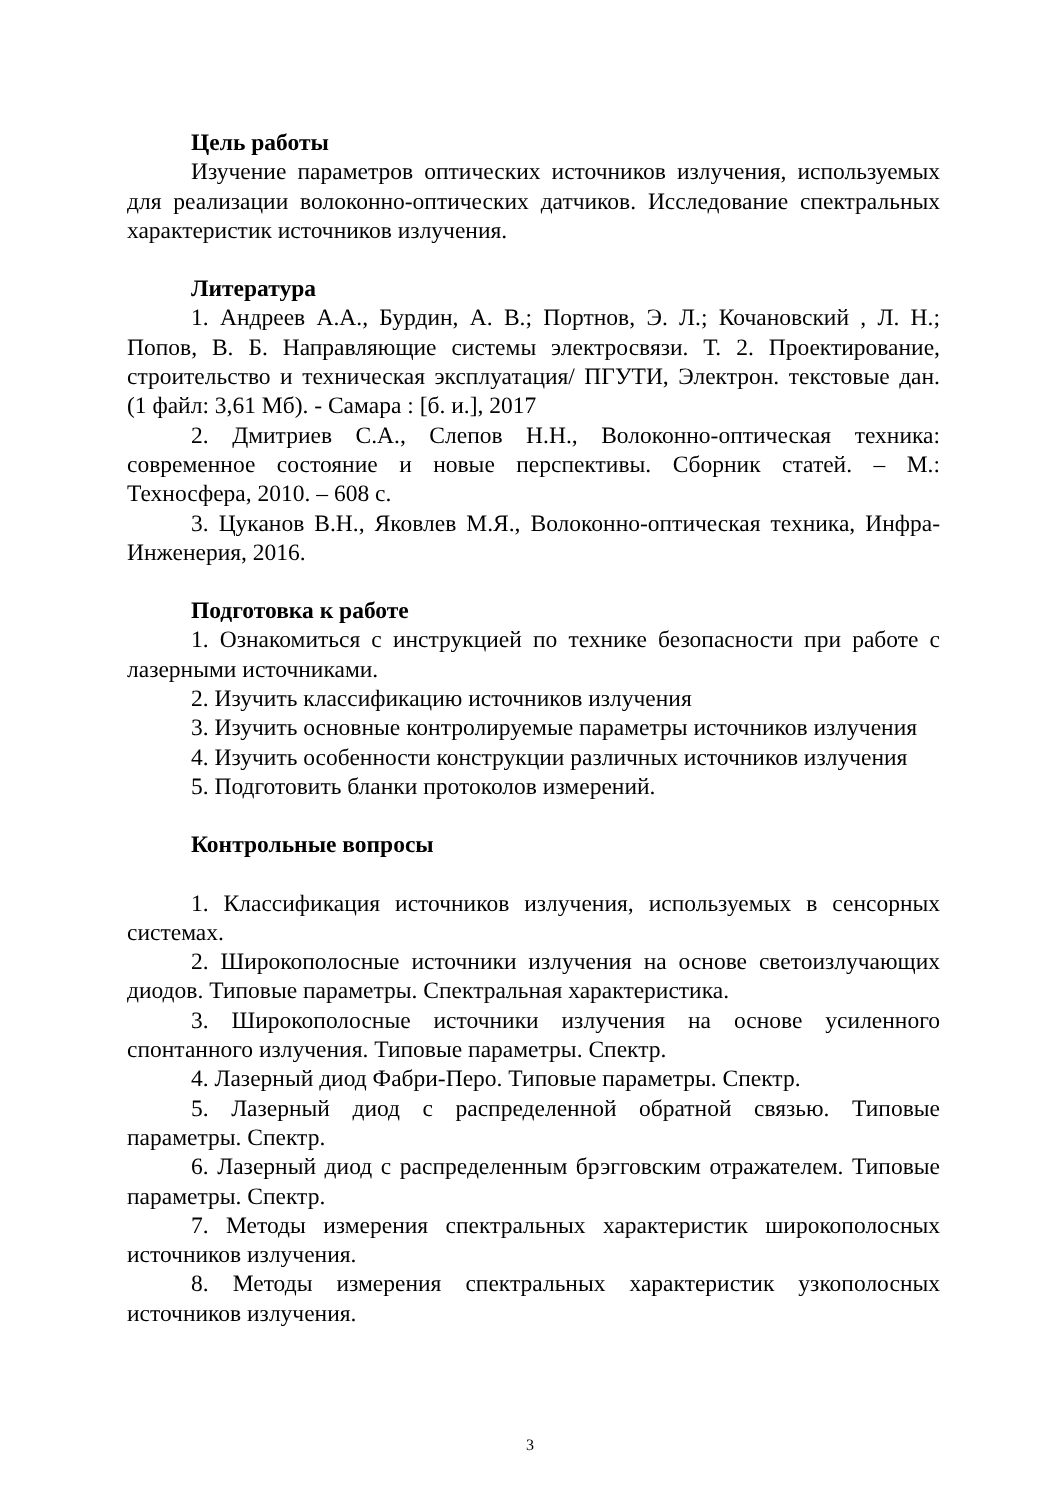Цель работы
Изучение параметров оптических источников излучения, используемых для реализации волоконно-оптических датчиков. Исследование спектральных характеристик источников излучения.
Литература
1. Андреев А.А., Бурдин, А. В.; Портнов, Э. Л.; Кочановский , Л. Н.; Попов, В. Б. Направляющие системы электросвязи. Т. 2. Проектирование, строительство и техническая эксплуатация/ ПГУТИ, Электрон. текстовые дан. (1 файл: 3,61 Мб). - Самара : [б. и.], 2017
2. Дмитриев С.А., Слепов Н.Н., Волоконно-оптическая техника: современное состояние и новые перспективы. Сборник статей. – М.: Техносфера, 2010. – 608 с.
3. Цуканов В.Н., Яковлев М.Я., Волоконно-оптическая техника, Инфра-Инженерия, 2016.
Подготовка к работе
1. Ознакомиться с инструкцией по технике безопасности при работе с лазерными источниками.
2. Изучить классификацию источников излучения
3. Изучить основные контролируемые параметры источников излучения
4. Изучить особенности конструкции различных источников излучения
5. Подготовить бланки протоколов измерений.
Контрольные вопросы
1. Классификация источников излучения, используемых в сенсорных системах.
2. Широкополосные источники излучения на основе светоизлучающих диодов. Типовые параметры. Спектральная характеристика.
3. Широкополосные источники излучения на основе усиленного спонтанного излучения. Типовые параметры. Спектр.
4. Лазерный диод Фабри-Перо. Типовые параметры. Спектр.
5. Лазерный диод с распределенной обратной связью. Типовые параметры. Спектр.
6. Лазерный диод с распределенным брэгговским отражателем. Типовые параметры. Спектр.
7. Методы измерения спектральных характеристик широкополосных источников излучения.
8. Методы измерения спектральных характеристик узкополосных источников излучения.
3